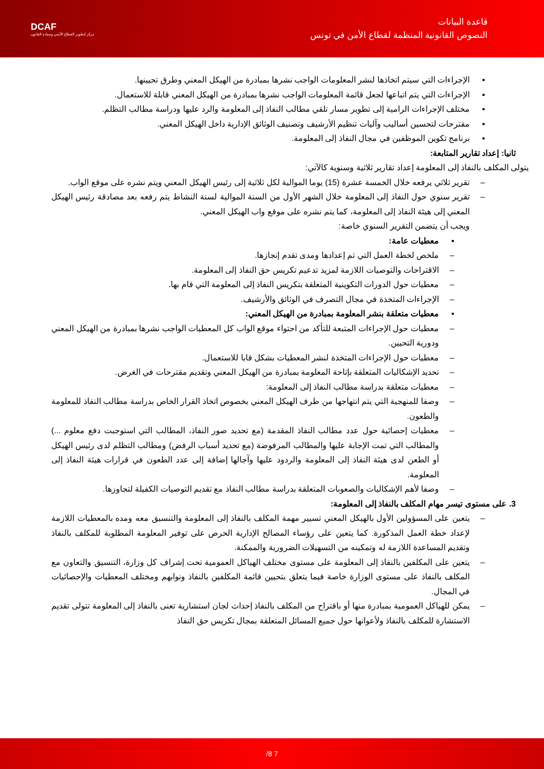قاعدة البيانات
النصوص القانونية المنظمة لقطاع الأمن في تونس
DCAF
مركز لتطوير القطاع الأمني وسيادة القانون
▪ الإجراءات التي سيتم اتخاذها لنشر المعلومات الواجب نشرها بمبادرة من الهيكل المعني وطرق تحيينها.
▪ الإجراءات التي يتم اتباعها لجعل قائمة المعلومات الواجب نشرها بمبادرة من الهيكل المعني قابلة للاستعمال.
▪ مختلف الإجراءات الرامية إلى تطوير مسار تلقي مطالب النفاذ إلى المعلومة والرد عليها ودراسة مطالب التظلم.
▪ مقترحات لتحسين أساليب وآليات تنظيم الأرشيف وتصنيف الوثائق الإدارية داخل الهيكل المعني.
▪ برنامج تكوين الموظفين في مجال النفاذ إلى المعلومة.
ثانيا: إعداد تقارير المتابعة:
يتولى المكلف بالنفاذ إلى المعلومة إعداد تقارير ثلاثية وسنوية كالآتي:
– تقرير ثلاثي يرفعه خلال الخمسة عشرة (15) يوما الموالية لكل ثلاثية إلى رئيس الهيكل المعني ويتم نشره على موقع الواب.
– تقرير سنوي حول النفاذ إلى المعلومة خلال الشهر الأول من السنة الموالية لسنة النشاط يتم رفعه بعد مصادقة رئيس الهيكل المعني إلى هيئة النفاذ إلى المعلومة، كما يتم نشره على موقع واب الهيكل المعني.
ويجب أن يتضمن التقرير السنوي خاصة:
▪ معطيات عامة:
– ملخص لخطة العمل التي تم إعدادها ومدى تقدم إنجازها.
– الاقتراحات والتوصيات اللازمة لمزيد تدعيم تكريس حق النفاذ إلى المعلومة.
– معطيات حول الدورات التكوينية المتعلقة بتكريس النفاذ إلى المعلومة التي قام بها.
– الإجراءات المتخذة في مجال التصرف في الوثائق والأرشيف.
▪ معطيات متعلقة بنشر المعلومة بمبادرة من الهيكل المعني:
– معطيات حول الإجراءات المتبعة للتأكد من احتواء موقع الواب كل المعطيات الواجب نشرها بمبادرة من الهيكل المعني ودورية التحيين.
– معطيات حول الإجراءات المتخذة لنشر المعطيات بشكل قابا للاستعمال.
– تحديد الإشكاليات المتعلقة بإتاحة المعلومة بمبادرة من الهيكل المعني وتقديم مقترحات في الغرض.
– معطيات متعلقة بدراسة مطالب النفاذ إلى المعلومة:
– وصفا للمنهجية التي يتم انتهاجها من طرف الهيكل المعني بخصوص اتخاذ القرار الخاص بدراسة مطالب النفاذ للمعلومة والطعون.
– معطيات إحصائية حول عدد مطالب النفاذ المقدمة (مع تحديد صور النفاذ، المطالب التي استوجبت دفع معلوم ...) والمطالب التي تمت الإجابة عليها والمطالب المرفوضة (مع تحديد أسباب الرفض) ومطالب التظلم لدى رئيس الهيكل أو الطعن لدى هيئة النفاذ إلى المعلومة والردود عليها وآجالها إضافة إلى عدد الطعون في قرارات هيئة النفاذ إلى المعلومة.
– وصفا لأهم الإشكاليات والصعوبات المتعلقة بدراسة مطالب النفاذ مع تقديم التوصيات الكفيلة لتجاوزها.
3. على مستوى تيسر مهام المكلف بالنفاذ إلى المعلومة:
– يتعين على المسؤولين الأول بالهيكل المعني تسيير مهمة المكلف بالنفاذ إلى المعلومة والتنسيق معه ومده بالمعطيات اللازمة لإعداد خطة العمل المذكورة. كما يتعين على رؤساء المصالح الإدارية الحرص على توفير المعلومة المطلوبة للمكلف بالنفاذ وتقديم المساعدة اللازمة له وتمكينه من التسهيلات الضرورية والممكنة.
– يتعين على المكلفين بالنفاذ إلى المعلومة على مستوى مختلف الهياكل العمومية تحت إشراف كل وزارة، التنسيق والتعاون مع المكلف بالنفاذ على مستوى الوزارة خاصة فيما يتعلق بتحيين قائمة المكلفين بالنفاذ ونوابهم ومختلف المعطيات والإحصائيات في المجال.
– يمكن للهياكل العمومية بمبادرة منها أو باقتراح من المكلف بالنفاذ إحداث لجان استشارية تعنى بالنفاذ إلى المعلومة تتولى تقديم الاستشارة للمكلف بالنفاذ ولأعوانها حول جميع المسائل المتعلقة بمجال تكريس حق النفاذ
7 8/